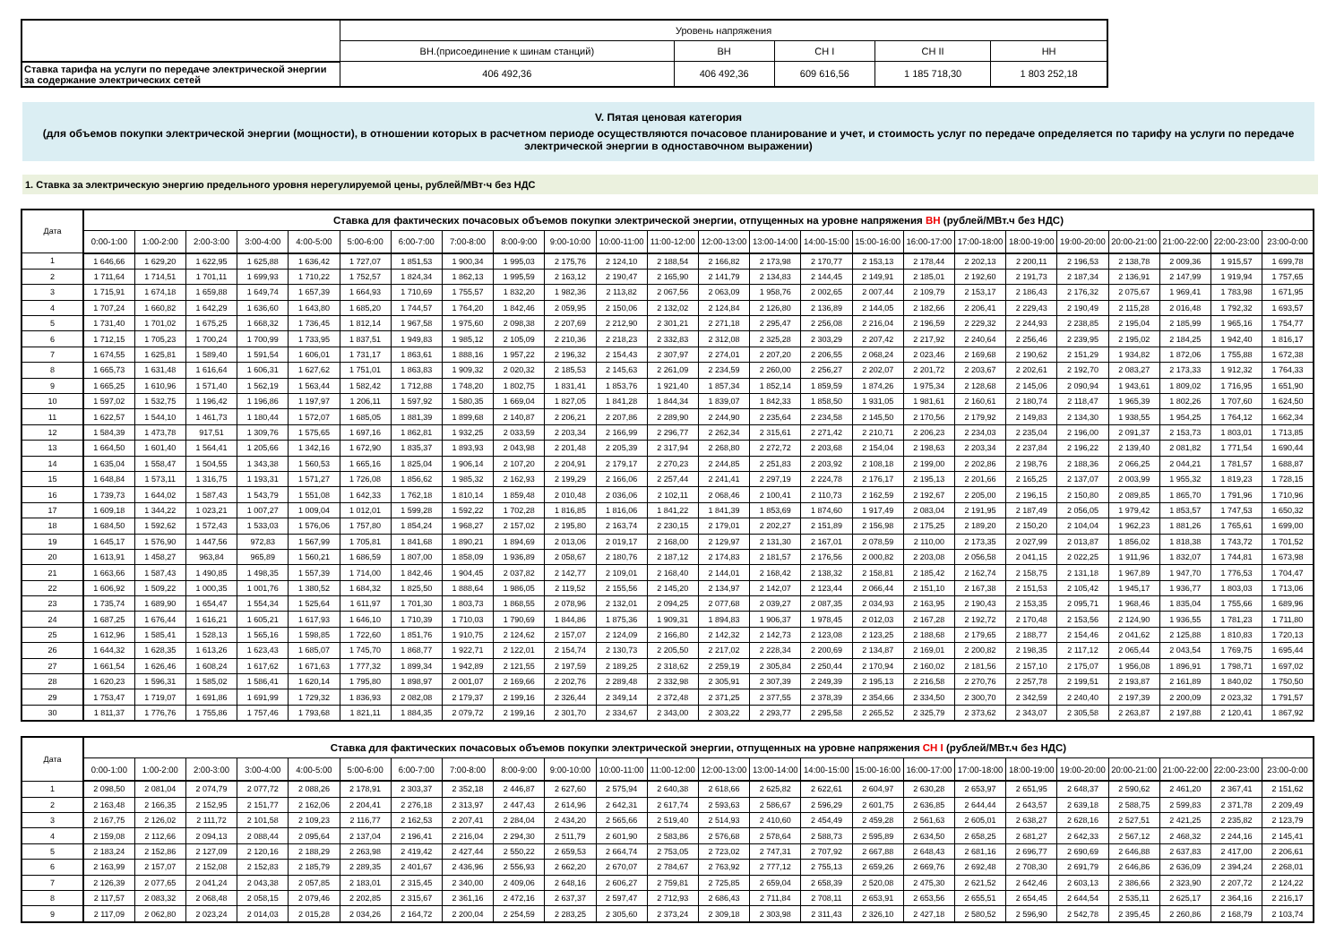| | Уровень напряжения | | | | |
| | ВН.(присоединение к шинам станций) | ВН | СН I | СН II | НН |
| Ставка тарифа на услуги по передаче электрической энергии за содержание электрических сетей | 406 492,36 | 406 492,36 | 609 616,56 | 1 185 718,30 | 1 803 252,18 |
V. Пятая ценовая категория
(для объемов покупки электрической энергии (мощности), в отношении которых в расчетном периоде осуществляются почасовое планирование и учет, и стоимость услуг по передаче определяется по тарифу на услуги по передаче электрической энергии в одноставочном выражении)
1. Ставка за электрическую энергию предельного уровня нерегулируемой цены, рублей/МВт·ч без НДС
| Дата | Ставка для фактических почасовых объемов покупки электрической энергии, отпущенных на уровне напряжения ВН (рублей/МВт.ч без НДС) | | | | | | | | | | | | | | | | | | | | | | | |
| --- | --- | --- | --- | --- | --- | --- | --- | --- | --- | --- | --- | --- | --- | --- | --- | --- | --- | --- | --- | --- | --- | --- | --- | --- |
| | 0:00-1:00 | 1:00-2:00 | 2:00-3:00 | 3:00-4:00 | 4:00-5:00 | 5:00-6:00 | 6:00-7:00 | 7:00-8:00 | 8:00-9:00 | 9:00-10:00 | 10:00-11:00 | 11:00-12:00 | 12:00-13:00 | 13:00-14:00 | 14:00-15:00 | 15:00-16:00 | 16:00-17:00 | 17:00-18:00 | 18:00-19:00 | 19:00-20:00 | 20:00-21:00 | 21:00-22:00 | 22:00-23:00 | 23:00-0:00 |
| 1 | 1 646,66 | 1 629,20 | 1 622,95 | 1 625,88 | 1 636,42 | 1 727,07 | 1 851,53 | 1 900,34 | 1 995,03 | 2 175,76 | 2 124,10 | 2 188,54 | 2 166,82 | 2 173,98 | 2 170,77 | 2 153,13 | 2 178,44 | 2 202,13 | 2 200,11 | 2 196,53 | 2 138,78 | 2 009,36 | 1 915,57 | 1 699,78 |
| 2 | 1 711,64 | 1 714,51 | 1 701,11 | 1 699,93 | 1 710,22 | 1 752,57 | 1 824,34 | 1 862,13 | 1 995,59 | 2 163,12 | 2 190,47 | 2 165,90 | 2 141,79 | 2 134,83 | 2 144,45 | 2 149,91 | 2 185,01 | 2 192,60 | 2 191,73 | 2 187,34 | 2 136,91 | 2 147,99 | 1 919,94 | 1 757,65 |
| 3 | 1 715,91 | 1 674,18 | 1 659,88 | 1 649,74 | 1 657,39 | 1 664,93 | 1 710,69 | 1 755,57 | 1 832,20 | 1 982,36 | 2 113,82 | 2 067,56 | 2 063,09 | 1 958,76 | 2 002,65 | 2 007,44 | 2 109,79 | 2 153,17 | 2 186,43 | 2 176,32 | 2 075,67 | 1 969,41 | 1 783,98 | 1 671,95 |
| 4 | 1 707,24 | 1 660,82 | 1 642,29 | 1 636,60 | 1 643,80 | 1 685,20 | 1 744,57 | 1 764,20 | 1 842,46 | 2 059,95 | 2 150,06 | 2 132,02 | 2 124,84 | 2 126,80 | 2 136,89 | 2 144,05 | 2 182,66 | 2 206,41 | 2 229,43 | 2 190,49 | 2 115,28 | 2 016,48 | 1 792,32 | 1 693,57 |
| 5 | 1 731,40 | 1 701,02 | 1 675,25 | 1 668,32 | 1 736,45 | 1 812,14 | 1 967,58 | 1 975,60 | 2 098,38 | 2 207,69 | 2 212,90 | 2 301,21 | 2 271,18 | 2 295,47 | 2 256,08 | 2 216,04 | 2 196,59 | 2 229,32 | 2 244,93 | 2 238,85 | 2 195,04 | 2 185,99 | 1 965,16 | 1 754,77 |
| 6 | 1 712,15 | 1 705,23 | 1 700,24 | 1 700,99 | 1 733,95 | 1 837,51 | 1 949,83 | 1 985,12 | 2 105,09 | 2 210,36 | 2 218,23 | 2 332,83 | 2 312,08 | 2 325,28 | 2 303,29 | 2 207,42 | 2 217,92 | 2 240,64 | 2 256,46 | 2 239,95 | 2 195,02 | 2 184,25 | 1 942,40 | 1 816,17 |
| 7 | 1 674,55 | 1 625,81 | 1 589,40 | 1 591,54 | 1 606,01 | 1 731,17 | 1 863,61 | 1 888,16 | 1 957,22 | 2 196,32 | 2 154,43 | 2 307,97 | 2 274,01 | 2 207,20 | 2 206,55 | 2 068,24 | 2 023,46 | 2 169,68 | 2 190,62 | 2 151,29 | 1 934,82 | 1 872,06 | 1 755,88 | 1 672,38 |
| 8 | 1 665,73 | 1 631,48 | 1 616,64 | 1 606,31 | 1 627,62 | 1 751,01 | 1 863,83 | 1 909,32 | 2 020,32 | 2 185,53 | 2 145,63 | 2 261,09 | 2 234,59 | 2 260,00 | 2 256,27 | 2 202,07 | 2 201,72 | 2 203,67 | 2 202,61 | 2 192,70 | 2 083,27 | 2 173,33 | 1 912,32 | 1 764,33 |
| 9 | 1 665,25 | 1 610,96 | 1 571,40 | 1 562,19 | 1 563,44 | 1 582,42 | 1 712,88 | 1 748,20 | 1 802,75 | 1 831,41 | 1 853,76 | 1 921,40 | 1 857,34 | 1 852,14 | 1 859,59 | 1 874,26 | 1 975,34 | 2 128,68 | 2 145,06 | 2 090,94 | 1 943,61 | 1 809,02 | 1 716,95 | 1 651,90 |
| 10 | 1 597,02 | 1 532,75 | 1 196,42 | 1 196,86 | 1 197,97 | 1 206,11 | 1 597,92 | 1 580,35 | 1 669,04 | 1 827,05 | 1 841,28 | 1 844,34 | 1 839,07 | 1 842,33 | 1 858,50 | 1 931,05 | 1 981,61 | 2 160,61 | 2 180,74 | 2 118,47 | 1 965,39 | 1 802,26 | 1 707,60 | 1 624,50 |
| 11 | 1 622,57 | 1 544,10 | 1 461,73 | 1 180,44 | 1 572,07 | 1 685,05 | 1 881,39 | 1 899,68 | 2 140,87 | 2 206,21 | 2 207,86 | 2 289,90 | 2 244,90 | 2 235,64 | 2 234,58 | 2 145,50 | 2 170,56 | 2 179,92 | 2 149,83 | 2 134,30 | 1 938,55 | 1 954,25 | 1 764,12 | 1 662,34 |
| 12 | 1 584,39 | 1 473,78 | 917,51 | 1 309,76 | 1 575,65 | 1 697,16 | 1 862,81 | 1 932,25 | 2 033,59 | 2 203,34 | 2 166,99 | 2 296,77 | 2 262,34 | 2 315,61 | 2 271,42 | 2 210,71 | 2 206,23 | 2 234,03 | 2 235,04 | 2 196,00 | 2 091,37 | 2 153,73 | 1 803,01 | 1 713,85 |
| 13 | 1 664,50 | 1 601,40 | 1 564,41 | 1 205,66 | 1 342,16 | 1 672,90 | 1 835,37 | 1 893,93 | 2 043,98 | 2 201,48 | 2 205,39 | 2 317,94 | 2 268,80 | 2 272,72 | 2 203,68 | 2 154,04 | 2 198,63 | 2 203,34 | 2 237,84 | 2 196,22 | 2 139,40 | 2 081,82 | 1 771,54 | 1 690,44 |
| 14 | 1 635,04 | 1 558,47 | 1 504,55 | 1 343,38 | 1 560,53 | 1 665,16 | 1 825,04 | 1 906,14 | 2 107,20 | 2 204,91 | 2 179,17 | 2 270,23 | 2 244,85 | 2 251,83 | 2 203,92 | 2 108,18 | 2 199,00 | 2 202,86 | 2 198,76 | 2 188,36 | 2 066,25 | 2 044,21 | 1 781,57 | 1 688,87 |
| 15 | 1 648,84 | 1 573,11 | 1 316,75 | 1 193,31 | 1 571,27 | 1 726,08 | 1 856,62 | 1 985,32 | 2 162,93 | 2 199,29 | 2 166,06 | 2 257,44 | 2 241,41 | 2 297,19 | 2 224,78 | 2 176,17 | 2 195,13 | 2 201,66 | 2 165,25 | 2 137,07 | 2 003,99 | 1 955,32 | 1 819,23 | 1 728,15 |
| 16 | 1 739,73 | 1 644,02 | 1 587,43 | 1 543,79 | 1 551,08 | 1 642,33 | 1 762,18 | 1 810,14 | 1 859,48 | 2 010,48 | 2 036,06 | 2 102,11 | 2 068,46 | 2 100,41 | 2 110,73 | 2 162,59 | 2 192,67 | 2 205,00 | 2 196,15 | 2 150,80 | 2 089,85 | 1 865,70 | 1 791,96 | 1 710,96 |
| 17 | 1 609,18 | 1 344,22 | 1 023,21 | 1 007,27 | 1 009,04 | 1 012,01 | 1 599,28 | 1 592,22 | 1 702,28 | 1 816,85 | 1 816,06 | 1 841,22 | 1 841,39 | 1 853,69 | 1 874,60 | 1 917,49 | 2 083,04 | 2 191,95 | 2 187,49 | 2 056,05 | 1 979,42 | 1 853,57 | 1 747,53 | 1 650,32 |
| 18 | 1 684,50 | 1 592,62 | 1 572,43 | 1 533,03 | 1 576,06 | 1 757,80 | 1 854,24 | 1 968,27 | 2 157,02 | 2 195,80 | 2 163,74 | 2 230,15 | 2 179,01 | 2 202,27 | 2 151,89 | 2 156,98 | 2 175,25 | 2 189,20 | 2 150,20 | 2 104,04 | 1 962,23 | 1 881,26 | 1 765,61 | 1 699,00 |
| 19 | 1 645,17 | 1 576,90 | 1 447,56 | 972,83 | 1 567,99 | 1 705,81 | 1 841,68 | 1 890,21 | 1 894,69 | 2 013,06 | 2 019,17 | 2 168,00 | 2 129,97 | 2 131,30 | 2 167,01 | 2 078,59 | 2 110,00 | 2 173,35 | 2 027,99 | 2 013,87 | 1 856,02 | 1 818,38 | 1 743,72 | 1 701,52 |
| 20 | 1 613,91 | 1 458,27 | 963,84 | 965,89 | 1 560,21 | 1 686,59 | 1 807,00 | 1 858,09 | 1 936,89 | 2 058,67 | 2 180,76 | 2 187,12 | 2 174,83 | 2 181,57 | 2 176,56 | 2 000,82 | 2 203,08 | 2 056,58 | 2 041,15 | 2 022,25 | 1 911,96 | 1 832,07 | 1 744,81 | 1 673,98 |
| 21 | 1 663,66 | 1 587,43 | 1 490,85 | 1 498,35 | 1 557,39 | 1 714,00 | 1 842,46 | 1 904,45 | 2 037,82 | 2 142,77 | 2 109,01 | 2 168,40 | 2 144,01 | 2 168,42 | 2 138,32 | 2 158,81 | 2 185,42 | 2 162,74 | 2 158,75 | 2 131,18 | 1 967,89 | 1 947,70 | 1 776,53 | 1 704,47 |
| 22 | 1 606,92 | 1 509,22 | 1 000,35 | 1 001,76 | 1 380,52 | 1 684,32 | 1 825,50 | 1 888,64 | 1 986,05 | 2 119,52 | 2 155,56 | 2 145,20 | 2 134,97 | 2 142,07 | 2 123,44 | 2 066,44 | 2 151,10 | 2 167,38 | 2 151,53 | 2 105,42 | 1 945,17 | 1 936,77 | 1 803,03 | 1 713,06 |
| 23 | 1 735,74 | 1 689,90 | 1 654,47 | 1 554,34 | 1 525,64 | 1 611,97 | 1 701,30 | 1 803,73 | 1 868,55 | 2 078,96 | 2 132,01 | 2 094,25 | 2 077,68 | 2 039,27 | 2 087,35 | 2 034,93 | 2 163,95 | 2 190,43 | 2 153,35 | 2 095,71 | 1 968,46 | 1 835,04 | 1 755,66 | 1 689,96 |
| 24 | 1 687,25 | 1 676,44 | 1 616,21 | 1 605,21 | 1 617,93 | 1 646,10 | 1 710,39 | 1 710,03 | 1 790,69 | 1 844,86 | 1 875,36 | 1 909,31 | 1 894,83 | 1 906,37 | 1 978,45 | 2 012,03 | 2 167,28 | 2 192,72 | 2 170,48 | 2 153,56 | 2 124,90 | 1 936,55 | 1 781,23 | 1 711,80 |
| 25 | 1 612,96 | 1 585,41 | 1 528,13 | 1 565,16 | 1 598,85 | 1 722,60 | 1 851,76 | 1 910,75 | 2 124,62 | 2 157,07 | 2 124,09 | 2 166,80 | 2 142,32 | 2 142,73 | 2 123,08 | 2 123,25 | 2 188,68 | 2 179,65 | 2 188,77 | 2 154,46 | 2 041,62 | 2 125,88 | 1 810,83 | 1 720,13 |
| 26 | 1 644,32 | 1 628,35 | 1 613,26 | 1 623,43 | 1 685,07 | 1 745,70 | 1 868,77 | 1 922,71 | 2 122,01 | 2 154,74 | 2 130,73 | 2 205,50 | 2 217,02 | 2 228,34 | 2 200,69 | 2 134,87 | 2 169,01 | 2 200,82 | 2 198,35 | 2 117,12 | 2 065,44 | 2 043,54 | 1 769,75 | 1 695,44 |
| 27 | 1 661,54 | 1 626,46 | 1 608,24 | 1 617,62 | 1 671,63 | 1 777,32 | 1 899,34 | 1 942,89 | 2 121,55 | 2 197,59 | 2 189,25 | 2 318,62 | 2 259,19 | 2 305,84 | 2 250,44 | 2 170,94 | 2 160,02 | 2 181,56 | 2 157,10 | 2 175,07 | 1 956,08 | 1 896,91 | 1 798,71 | 1 697,02 |
| 28 | 1 620,23 | 1 596,31 | 1 585,02 | 1 586,41 | 1 620,14 | 1 795,80 | 1 898,97 | 2 001,07 | 2 169,66 | 2 202,76 | 2 289,48 | 2 332,98 | 2 305,91 | 2 307,39 | 2 249,39 | 2 195,13 | 2 216,58 | 2 270,76 | 2 257,78 | 2 199,51 | 2 193,87 | 2 161,89 | 1 840,02 | 1 750,50 |
| 29 | 1 753,47 | 1 719,07 | 1 691,86 | 1 691,99 | 1 729,32 | 1 836,93 | 2 082,08 | 2 179,37 | 2 199,16 | 2 326,44 | 2 349,14 | 2 372,48 | 2 371,25 | 2 377,55 | 2 378,39 | 2 354,66 | 2 334,50 | 2 300,70 | 2 342,59 | 2 240,40 | 2 197,39 | 2 200,09 | 2 023,32 | 1 791,57 |
| 30 | 1 811,37 | 1 776,76 | 1 755,86 | 1 757,46 | 1 793,68 | 1 821,11 | 1 884,35 | 2 079,72 | 2 199,16 | 2 301,70 | 2 334,67 | 2 343,00 | 2 303,22 | 2 293,77 | 2 295,58 | 2 265,52 | 2 325,79 | 2 373,62 | 2 343,07 | 2 305,58 | 2 263,87 | 2 197,88 | 2 120,41 | 1 867,92 |
| Дата | Ставка для фактических почасовых объемов покупки электрической энергии, отпущенных на уровне напряжения СН I (рублей/МВт.ч без НДС) | | | | | | | | | | | | | | | | | | | | | | | |
| --- | --- | --- | --- | --- | --- | --- | --- | --- | --- | --- | --- | --- | --- | --- | --- | --- | --- | --- | --- | --- | --- | --- | --- | --- |
| | 0:00-1:00 | 1:00-2:00 | 2:00-3:00 | 3:00-4:00 | 4:00-5:00 | 5:00-6:00 | 6:00-7:00 | 7:00-8:00 | 8:00-9:00 | 9:00-10:00 | 10:00-11:00 | 11:00-12:00 | 12:00-13:00 | 13:00-14:00 | 14:00-15:00 | 15:00-16:00 | 16:00-17:00 | 17:00-18:00 | 18:00-19:00 | 19:00-20:00 | 20:00-21:00 | 21:00-22:00 | 22:00-23:00 | 23:00-0:00 |
| 1 | 2 098,50 | 2 081,04 | 2 074,79 | 2 077,72 | 2 088,26 | 2 178,91 | 2 303,37 | 2 352,18 | 2 446,87 | 2 627,60 | 2 575,94 | 2 640,38 | 2 618,66 | 2 625,82 | 2 622,61 | 2 604,97 | 2 630,28 | 2 653,97 | 2 651,95 | 2 648,37 | 2 590,62 | 2 461,20 | 2 367,41 | 2 151,62 |
| 2 | 2 163,48 | 2 166,35 | 2 152,95 | 2 151,77 | 2 162,06 | 2 204,41 | 2 276,18 | 2 313,97 | 2 447,43 | 2 614,96 | 2 642,31 | 2 617,74 | 2 593,63 | 2 586,67 | 2 596,29 | 2 601,75 | 2 636,85 | 2 644,44 | 2 643,57 | 2 639,18 | 2 588,75 | 2 599,83 | 2 371,78 | 2 209,49 |
| 3 | 2 167,75 | 2 126,02 | 2 111,72 | 2 101,58 | 2 109,23 | 2 116,77 | 2 162,53 | 2 207,41 | 2 284,04 | 2 434,20 | 2 565,66 | 2 519,40 | 2 514,93 | 2 410,60 | 2 454,49 | 2 459,28 | 2 561,63 | 2 605,01 | 2 638,27 | 2 628,16 | 2 527,51 | 2 421,25 | 2 235,82 | 2 123,79 |
| 4 | 2 159,08 | 2 112,66 | 2 094,13 | 2 088,44 | 2 095,64 | 2 137,04 | 2 196,41 | 2 216,04 | 2 294,30 | 2 511,79 | 2 601,90 | 2 583,86 | 2 576,68 | 2 578,64 | 2 588,73 | 2 595,89 | 2 634,50 | 2 658,25 | 2 681,27 | 2 642,33 | 2 567,12 | 2 468,32 | 2 244,16 | 2 145,41 |
| 5 | 2 183,24 | 2 152,86 | 2 127,09 | 2 120,16 | 2 188,29 | 2 263,98 | 2 419,42 | 2 427,44 | 2 550,22 | 2 659,53 | 2 664,74 | 2 753,05 | 2 723,02 | 2 747,31 | 2 707,92 | 2 667,88 | 2 648,43 | 2 681,16 | 2 696,77 | 2 690,69 | 2 646,88 | 2 637,83 | 2 417,00 | 2 206,61 |
| 6 | 2 163,99 | 2 157,07 | 2 152,08 | 2 152,83 | 2 185,79 | 2 289,35 | 2 401,67 | 2 436,96 | 2 556,93 | 2 662,20 | 2 670,07 | 2 784,67 | 2 763,92 | 2 777,12 | 2 755,13 | 2 659,26 | 2 669,76 | 2 692,48 | 2 708,30 | 2 691,79 | 2 646,86 | 2 636,09 | 2 394,24 | 2 268,01 |
| 7 | 2 126,39 | 2 077,65 | 2 041,24 | 2 043,38 | 2 057,85 | 2 183,01 | 2 315,45 | 2 340,00 | 2 409,06 | 2 648,16 | 2 606,27 | 2 759,81 | 2 725,85 | 2 659,04 | 2 658,39 | 2 520,08 | 2 475,30 | 2 621,52 | 2 642,46 | 2 603,13 | 2 386,66 | 2 323,90 | 2 207,72 | 2 124,22 |
| 8 | 2 117,57 | 2 083,32 | 2 068,48 | 2 058,15 | 2 079,46 | 2 202,85 | 2 315,67 | 2 361,16 | 2 472,16 | 2 637,37 | 2 597,47 | 2 712,93 | 2 686,43 | 2 711,84 | 2 708,11 | 2 653,91 | 2 653,56 | 2 655,51 | 2 654,45 | 2 644,54 | 2 535,11 | 2 625,17 | 2 364,16 | 2 216,17 |
| 9 | 2 117,09 | 2 062,80 | 2 023,24 | 2 014,03 | 2 015,28 | 2 034,26 | 2 164,72 | 2 200,04 | 2 254,59 | 2 283,25 | 2 305,60 | 2 373,24 | 2 309,18 | 2 303,98 | 2 311,43 | 2 326,10 | 2 427,18 | 2 580,52 | 2 596,90 | 2 542,78 | 2 395,45 | 2 260,86 | 2 168,79 | 2 103,74 |